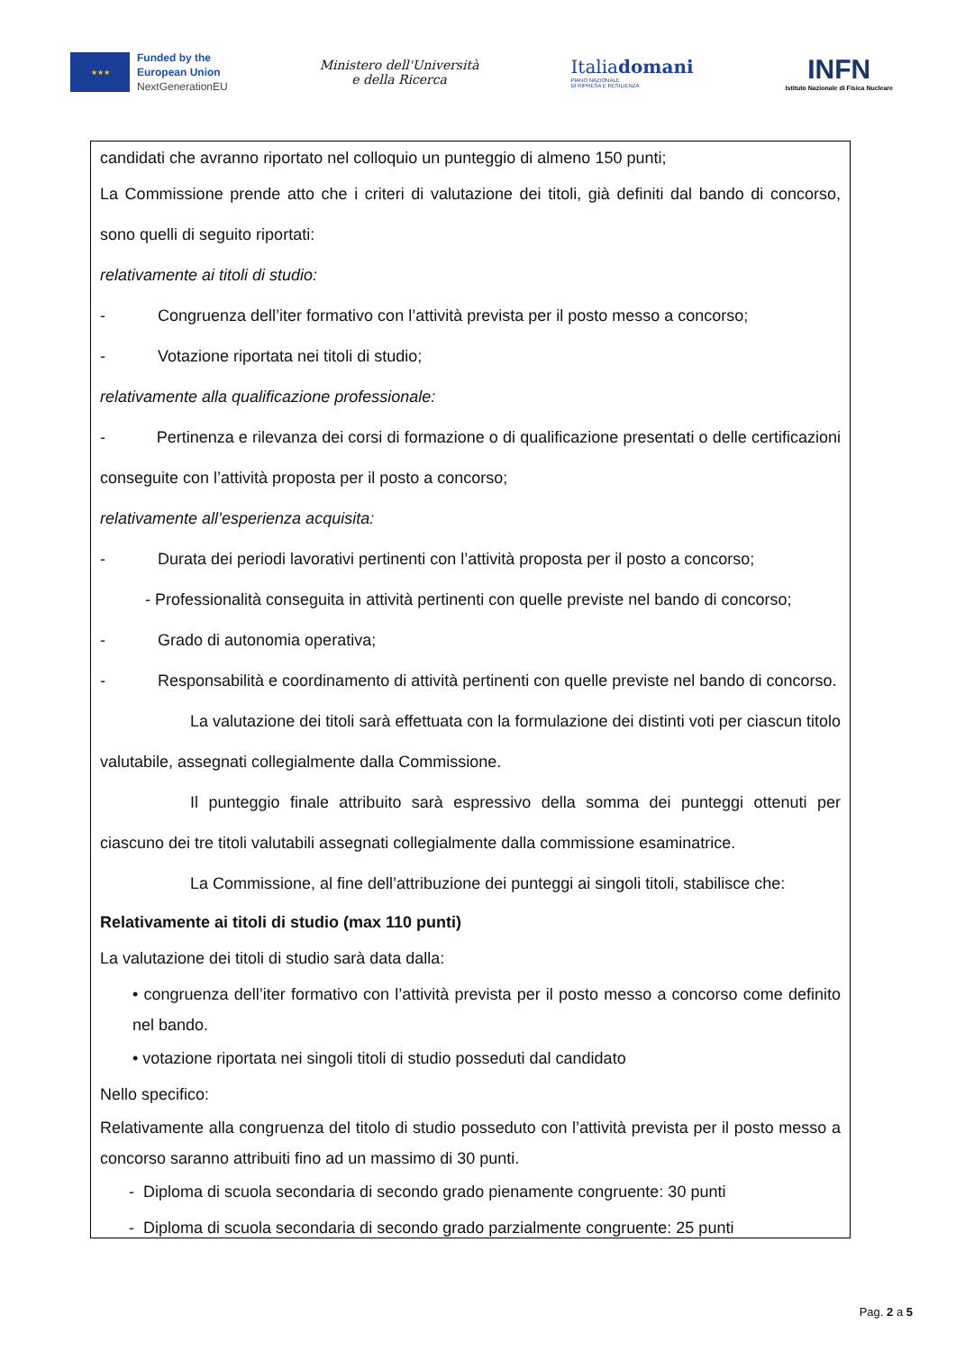★★★
Funded by the
European Union
NextGenerationEU
Ministero dell'Università
e della Ricerca
Italiadomani
PIANO NAZIONALE
DI RIPRESA E RESILIENZA
INFN
Istituto Nazionale di Fisica Nucleare
candidati che avranno riportato nel colloquio un punteggio di almeno 150 punti;
La Commissione prende atto che i criteri di valutazione dei titoli, già definiti dal bando di concorso, sono quelli di seguito riportati:
relativamente ai titoli di studio:
- Congruenza dell’iter formativo con l’attività prevista per il posto messo a concorso;
- Votazione riportata nei titoli di studio;
relativamente alla qualificazione professionale:
- Pertinenza e rilevanza dei corsi di formazione o di qualificazione presentati o delle certificazioni conseguite con l’attività proposta per il posto a concorso;
relativamente all’esperienza acquisita:
- Durata dei periodi lavorativi pertinenti con l’attività proposta per il posto a concorso;
- Professionalità conseguita in attività pertinenti con quelle previste nel bando di concorso;
- Grado di autonomia operativa;
- Responsabilità e coordinamento di attività pertinenti con quelle previste nel bando di concorso.
La valutazione dei titoli sarà effettuata con la formulazione dei distinti voti per ciascun titolo valutabile, assegnati collegialmente dalla Commissione.
Il punteggio finale attribuito sarà espressivo della somma dei punteggi ottenuti per ciascuno dei tre titoli valutabili assegnati collegialmente dalla commissione esaminatrice.
La Commissione, al fine dell’attribuzione dei punteggi ai singoli titoli, stabilisce che:
Relativamente ai titoli di studio (max 110 punti)
La valutazione dei titoli di studio sarà data dalla:
• congruenza dell’iter formativo con l’attività prevista per il posto messo a concorso come definito nel bando.
• votazione riportata nei singoli titoli di studio posseduti dal candidato
Nello specifico:
Relativamente alla congruenza del titolo di studio posseduto con l’attività prevista per il posto messo a concorso saranno attribuiti fino ad un massimo di 30 punti.
- Diploma di scuola secondaria di secondo grado pienamente congruente: 30 punti
- Diploma di scuola secondaria di secondo grado parzialmente congruente: 25 punti
Pag. 2 a 5